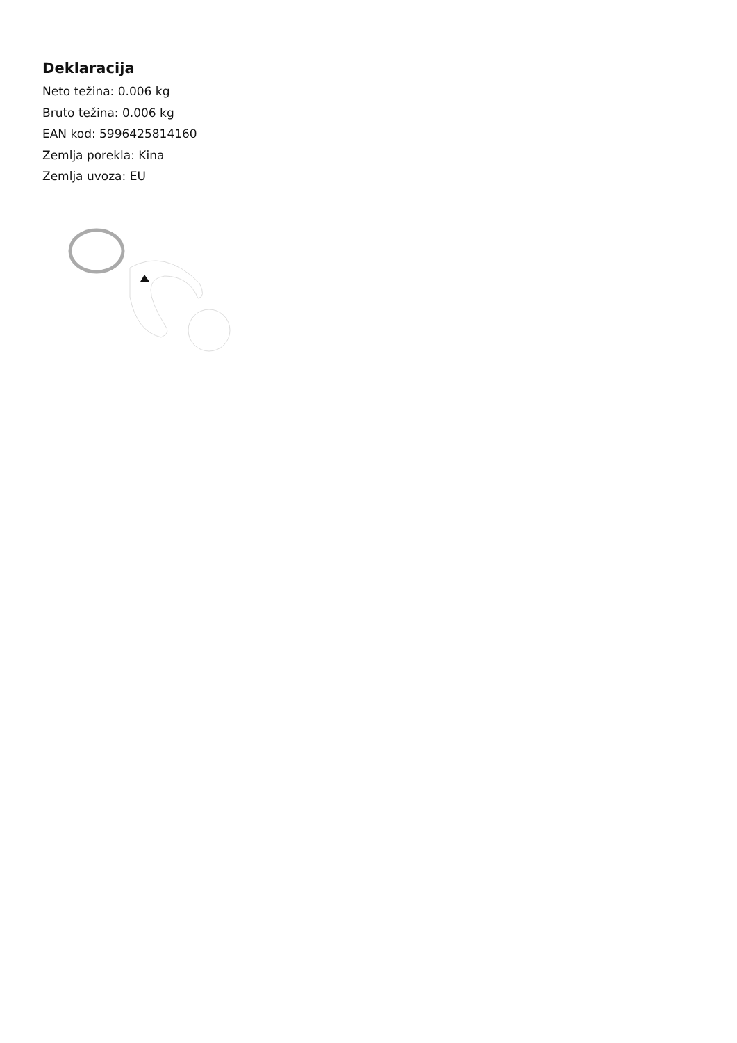Deklaracija
Neto težina: 0.006 kg
Bruto težina: 0.006 kg
EAN kod: 5996425814160
Zemlja porekla: Kina
Zemlja uvoza: EU